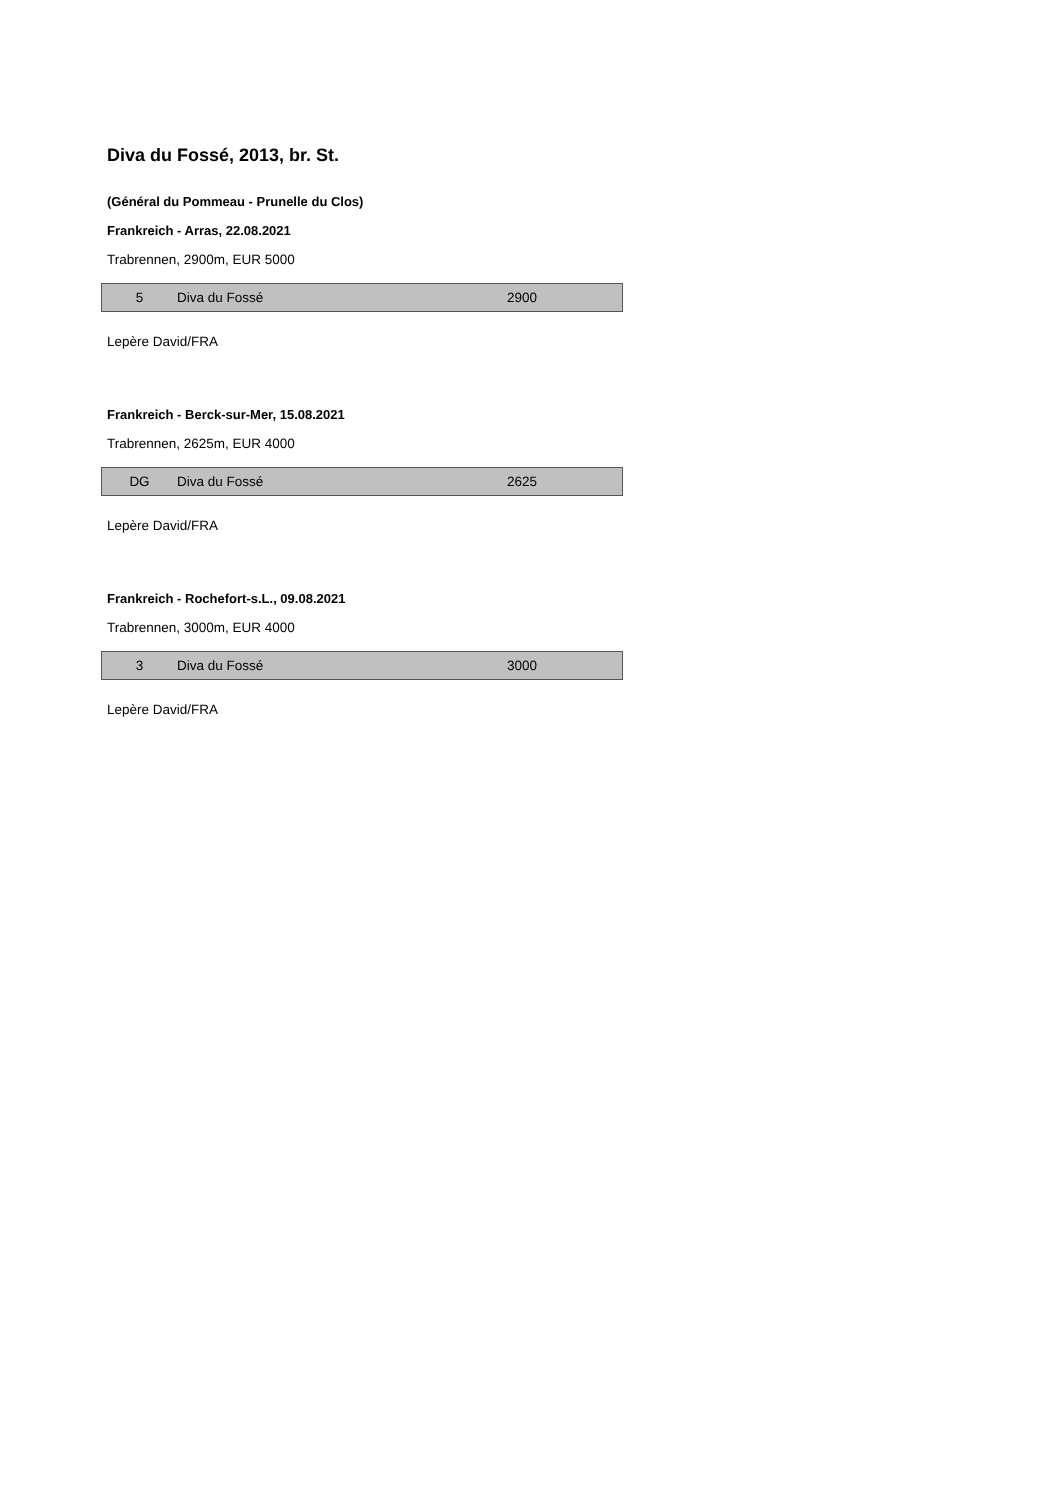Diva du Fossé, 2013, br. St.
(Général du Pommeau - Prunelle du Clos)
Frankreich - Arras, 22.08.2021
Trabrennen, 2900m, EUR 5000
| 5 | Diva du Fossé | 2900 |
Lepère David/FRA
Frankreich - Berck-sur-Mer, 15.08.2021
Trabrennen, 2625m, EUR 4000
| DG | Diva du Fossé | 2625 |
Lepère David/FRA
Frankreich - Rochefort-s.L., 09.08.2021
Trabrennen, 3000m, EUR 4000
| 3 | Diva du Fossé | 3000 |
Lepère David/FRA